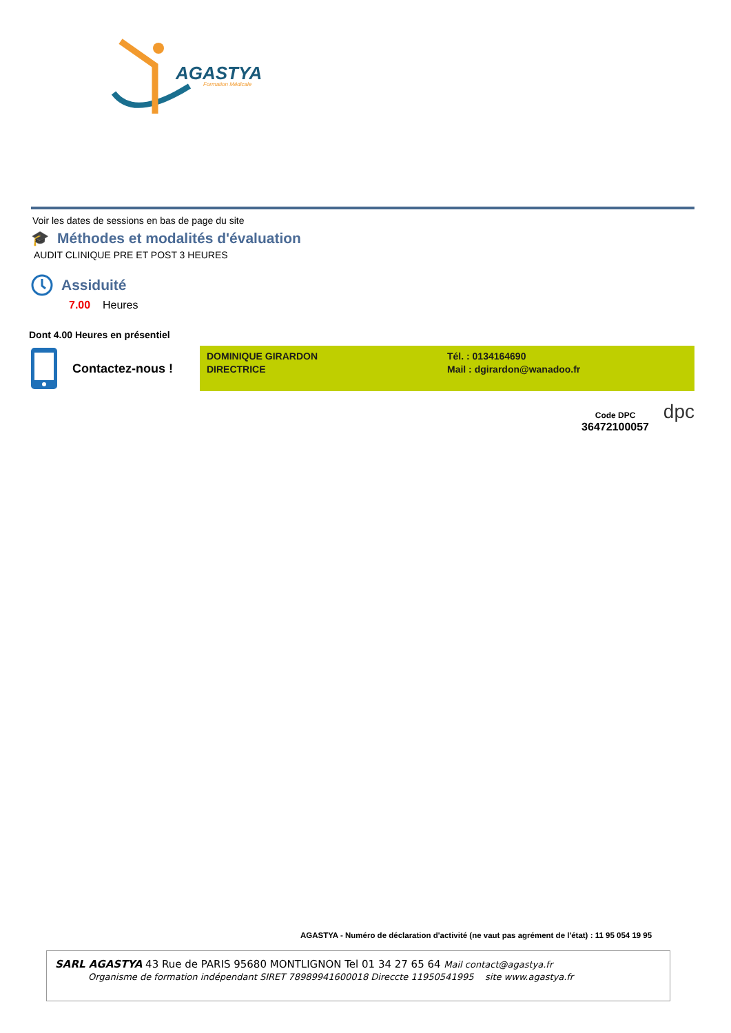AGASTYA
Formation Médicale
Voir les dates de sessions en bas de page du site
🎓 Méthodes et modalités d'évaluation
AUDIT CLINIQUE PRE ET POST 3 HEURES
Assiduité
7.00 Heures
Dont 4.00 Heures en présentiel
Contactez-nous !
DOMINIQUE GIRARDON
DIRECTRICE
Tél. : 0134164690
Mail : dgirardon@wanadoo.fr
Code DPC
36472100057
dpc
AGASTYA - Numéro de déclaration d'activité (ne vaut pas agrément de l'état) : 11 95 054 19 95
SARL AGASTYA 43 Rue de PARIS 95680 MONTLIGNON Tel 01 34 27 65 64 Mail contact@agastya.fr
Organisme de formation indépendant SIRET 78989941600018 Direccte 11950541995 site www.agastya.fr